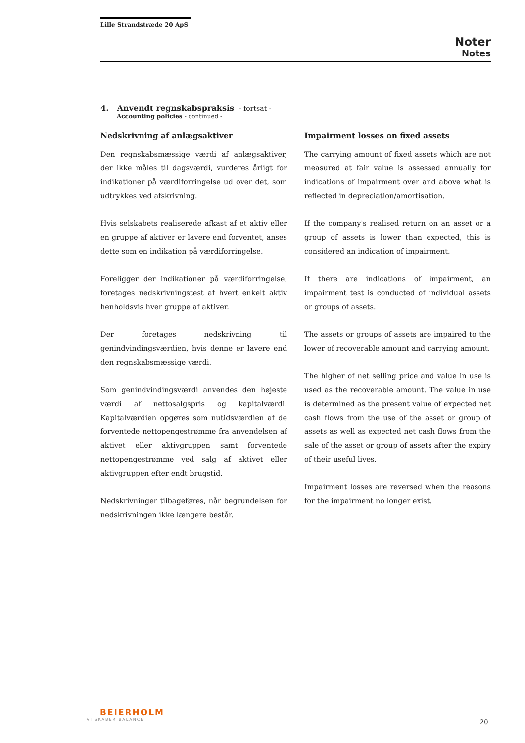Lille Strandstræde 20 ApS
Noter
Notes
4. Anvendt regnskabspraksis - fortsat -
Accounting policies - continued -
Nedskrivning af anlægsaktiver
Den regnskabsmæssige værdi af anlægsaktiver, der ikke måles til dagsværdi, vurderes årligt for indikationer på værdiforringelse ud over det, som udtrykkes ved afskrivning.
Hvis selskabets realiserede afkast af et aktiv eller en gruppe af aktiver er lavere end forventet, anses dette som en indikation på værdiforringelse.
Foreligger der indikationer på værdiforringelse, foretages nedskrivningstest af hvert enkelt aktiv henholdsvis hver gruppe af aktiver.
Der foretages nedskrivning til genindvindingsværdien, hvis denne er lavere end den regnskabsmæssige værdi.
Som genindvindingsværdi anvendes den højeste værdi af nettosalgspris og kapitalværdi. Kapitalværdien opgøres som nutidsværdien af de forventede nettopengestrømme fra anvendelsen af aktivet eller aktivgruppen samt forventede nettopengestrømme ved salg af aktivet eller aktivgruppen efter endt brugstid.
Nedskrivninger tilbageføres, når begrundelsen for nedskrivningen ikke længere består.
Impairment losses on fixed assets
The carrying amount of fixed assets which are not measured at fair value is assessed annually for indications of impairment over and above what is reflected in depreciation/amortisation.
If the company's realised return on an asset or a group of assets is lower than expected, this is considered an indication of impairment.
If there are indications of impairment, an impairment test is conducted of individual assets or groups of assets.
The assets or groups of assets are impaired to the lower of recoverable amount and carrying amount.
The higher of net selling price and value in use is used as the recoverable amount. The value in use is determined as the present value of expected net cash flows from the use of the asset or group of assets as well as expected net cash flows from the sale of the asset or group of assets after the expiry of their useful lives.
Impairment losses are reversed when the reasons for the impairment no longer exist.
BEIERHOLM
VI SKABER BALANCE
20